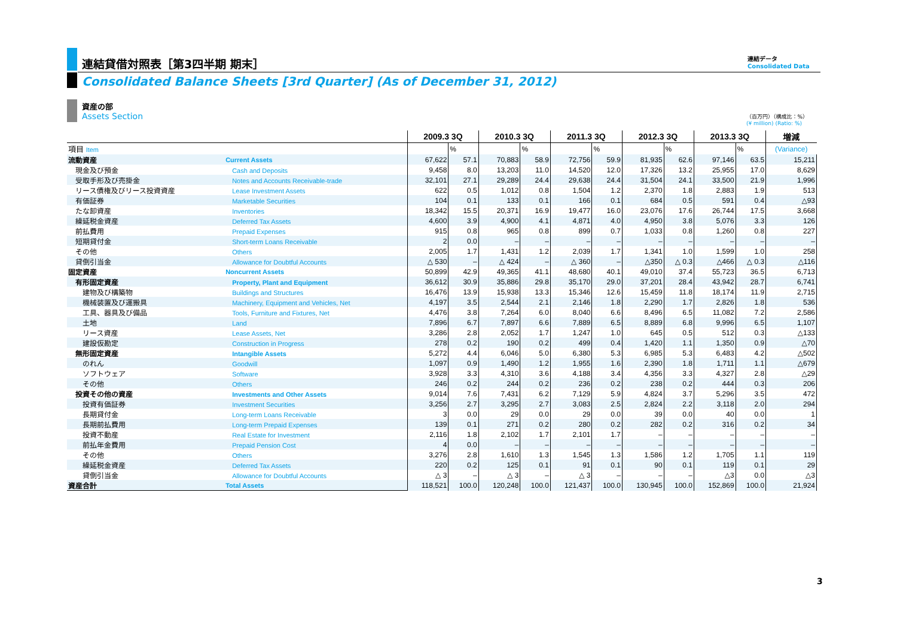連結貸借対照表［第3四半期 期末］
Consolidated Balance Sheets [3rd Quarter] (As of December 31, 2012)
連結データ
Consolidated Data
資産の部
Assets Section
（百万円）（構成比：%）
(¥ million) (Ratio: %)
| | | 2009.3 3Q | | 2010.3 3Q | | 2011.3 3Q | | 2012.3 3Q | | 2013.3 3Q | | 増減 |
| --- | --- | --- | --- | --- | --- | --- | --- | --- | --- | --- | --- | --- |
| 項目 Item | | | % | | % | | % | | % | | % | (Variance) |
| 流動資産 | Current Assets | 67,622 | 57.1 | 70,883 | 58.9 | 72,756 | 59.9 | 81,935 | 62.6 | 97,146 | 63.5 | 15,211 |
| 現金及び預金 | Cash and Deposits | 9,458 | 8.0 | 13,203 | 11.0 | 14,520 | 12.0 | 17,326 | 13.2 | 25,955 | 17.0 | 8,629 |
| 受取手形及び売掛金 | Notes and Accounts Receivable-trade | 32,101 | 27.1 | 29,289 | 24.4 | 29,638 | 24.4 | 31,504 | 24.1 | 33,500 | 21.9 | 1,996 |
| リース債権及びリース投資資産 | Lease Investment Assets | 622 | 0.5 | 1,012 | 0.8 | 1,504 | 1.2 | 2,370 | 1.8 | 2,883 | 1.9 | 513 |
| 有価証券 | Marketable Securities | 104 | 0.1 | 133 | 0.1 | 166 | 0.1 | 684 | 0.5 | 591 | 0.4 | △93 |
| たな卸資産 | Inventories | 18,342 | 15.5 | 20,371 | 16.9 | 19,477 | 16.0 | 23,076 | 17.6 | 26,744 | 17.5 | 3,668 |
| 繰延税金資産 | Deferred Tax Assets | 4,600 | 3.9 | 4,900 | 4.1 | 4,871 | 4.0 | 4,950 | 3.8 | 5,076 | 3.3 | 126 |
| 前払費用 | Prepaid Expenses | 915 | 0.8 | 965 | 0.8 | 899 | 0.7 | 1,033 | 0.8 | 1,260 | 0.8 | 227 |
| 短期貸付金 | Short-term Loans Receivable | 2 | 0.0 | – | – | – | – | – | – | – | – | – |
| その他 | Others | 2,005 | 1.7 | 1,431 | 1.2 | 2,039 | 1.7 | 1,341 | 1.0 | 1,599 | 1.0 | 258 |
| 貸倒引当金 | Allowance for Doubtful Accounts | △ 530 | – | △ 424 | – | △ 360 | – | △350 | △ 0.3 | △466 | △ 0.3 | △116 |
| 固定資産 | Noncurrent Assets | 50,899 | 42.9 | 49,365 | 41.1 | 48,680 | 40.1 | 49,010 | 37.4 | 55,723 | 36.5 | 6,713 |
| 有形固定資産 | Property, Plant and Equipment | 36,612 | 30.9 | 35,886 | 29.8 | 35,170 | 29.0 | 37,201 | 28.4 | 43,942 | 28.7 | 6,741 |
| 建物及び構築物 | Buildings and Structures | 16,476 | 13.9 | 15,938 | 13.3 | 15,346 | 12.6 | 15,459 | 11.8 | 18,174 | 11.9 | 2,715 |
| 機械装置及び運搬具 | Machinery, Equipment and Vehicles, Net | 4,197 | 3.5 | 2,544 | 2.1 | 2,146 | 1.8 | 2,290 | 1.7 | 2,826 | 1.8 | 536 |
| 工具、器具及び備品 | Tools, Furniture and Fixtures, Net | 4,476 | 3.8 | 7,264 | 6.0 | 8,040 | 6.6 | 8,496 | 6.5 | 11,082 | 7.2 | 2,586 |
| 土地 | Land | 7,896 | 6.7 | 7,897 | 6.6 | 7,889 | 6.5 | 8,889 | 6.8 | 9,996 | 6.5 | 1,107 |
| リース資産 | Lease Assets, Net | 3,286 | 2.8 | 2,052 | 1.7 | 1,247 | 1.0 | 645 | 0.5 | 512 | 0.3 | △133 |
| 建設仮勘定 | Construction in Progress | 278 | 0.2 | 190 | 0.2 | 499 | 0.4 | 1,420 | 1.1 | 1,350 | 0.9 | △70 |
| 無形固定資産 | Intangible Assets | 5,272 | 4.4 | 6,046 | 5.0 | 6,380 | 5.3 | 6,985 | 5.3 | 6,483 | 4.2 | △502 |
| のれん | Goodwill | 1,097 | 0.9 | 1,490 | 1.2 | 1,955 | 1.6 | 2,390 | 1.8 | 1,711 | 1.1 | △679 |
| ソフトウェア | Software | 3,928 | 3.3 | 4,310 | 3.6 | 4,188 | 3.4 | 4,356 | 3.3 | 4,327 | 2.8 | △29 |
| その他 | Others | 246 | 0.2 | 244 | 0.2 | 236 | 0.2 | 238 | 0.2 | 444 | 0.3 | 206 |
| 投資その他の資産 | Investments and Other Assets | 9,014 | 7.6 | 7,431 | 6.2 | 7,129 | 5.9 | 4,824 | 3.7 | 5,296 | 3.5 | 472 |
| 投資有価証券 | Investment Securities | 3,256 | 2.7 | 3,295 | 2.7 | 3,083 | 2.5 | 2,824 | 2.2 | 3,118 | 2.0 | 294 |
| 長期貸付金 | Long-term Loans Receivable | 3 | 0.0 | 29 | 0.0 | 29 | 0.0 | 39 | 0.0 | 40 | 0.0 | 1 |
| 長期前払費用 | Long-term Prepaid Expenses | 139 | 0.1 | 271 | 0.2 | 280 | 0.2 | 282 | 0.2 | 316 | 0.2 | 34 |
| 投資不動産 | Real Estate for Investment | 2,116 | 1.8 | 2,102 | 1.7 | 2,101 | 1.7 | – | – | – | – | – |
| 前払年金費用 | Prepaid Pension Cost | 4 | 0.0 | – | – | – | – | – | – | – | – | – |
| その他 | Others | 3,276 | 2.8 | 1,610 | 1.3 | 1,545 | 1.3 | 1,586 | 1.2 | 1,705 | 1.1 | 119 |
| 繰延税金資産 | Deferred Tax Assets | 220 | 0.2 | 125 | 0.1 | 91 | 0.1 | 90 | 0.1 | 119 | 0.1 | 29 |
| 貸倒引当金 | Allowance for Doubtful Accounts | △ 3 | – | △ 3 | – | △ 3 | – | – | – | △3 | 0.0 | △3 |
| 資産合計 | Total Assets | 118,521 | 100.0 | 120,248 | 100.0 | 121,437 | 100.0 | 130,945 | 100.0 | 152,869 | 100.0 | 21,924 |
3